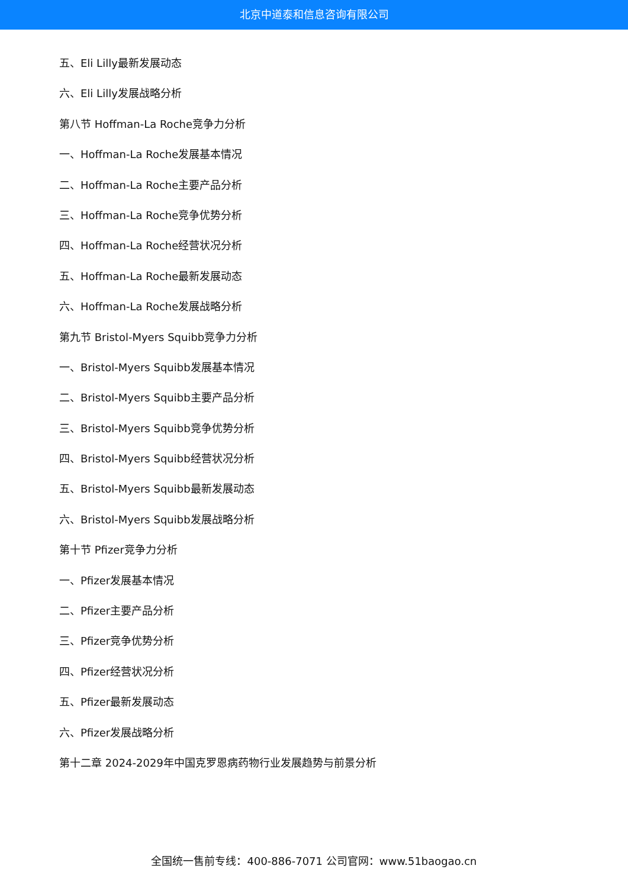北京中道泰和信息咨询有限公司
五、Eli Lilly最新发展动态
六、Eli Lilly发展战略分析
第八节 Hoffman-La Roche竞争力分析
一、Hoffman-La Roche发展基本情况
二、Hoffman-La Roche主要产品分析
三、Hoffman-La Roche竞争优势分析
四、Hoffman-La Roche经营状况分析
五、Hoffman-La Roche最新发展动态
六、Hoffman-La Roche发展战略分析
第九节 Bristol-Myers Squibb竞争力分析
一、Bristol-Myers Squibb发展基本情况
二、Bristol-Myers Squibb主要产品分析
三、Bristol-Myers Squibb竞争优势分析
四、Bristol-Myers Squibb经营状况分析
五、Bristol-Myers Squibb最新发展动态
六、Bristol-Myers Squibb发展战略分析
第十节 Pfizer竞争力分析
一、Pfizer发展基本情况
二、Pfizer主要产品分析
三、Pfizer竞争优势分析
四、Pfizer经营状况分析
五、Pfizer最新发展动态
六、Pfizer发展战略分析
第十二章 2024-2029年中国克罗恩病药物行业发展趋势与前景分析
全国统一售前专线：400-886-7071 公司官网：www.51baogao.cn